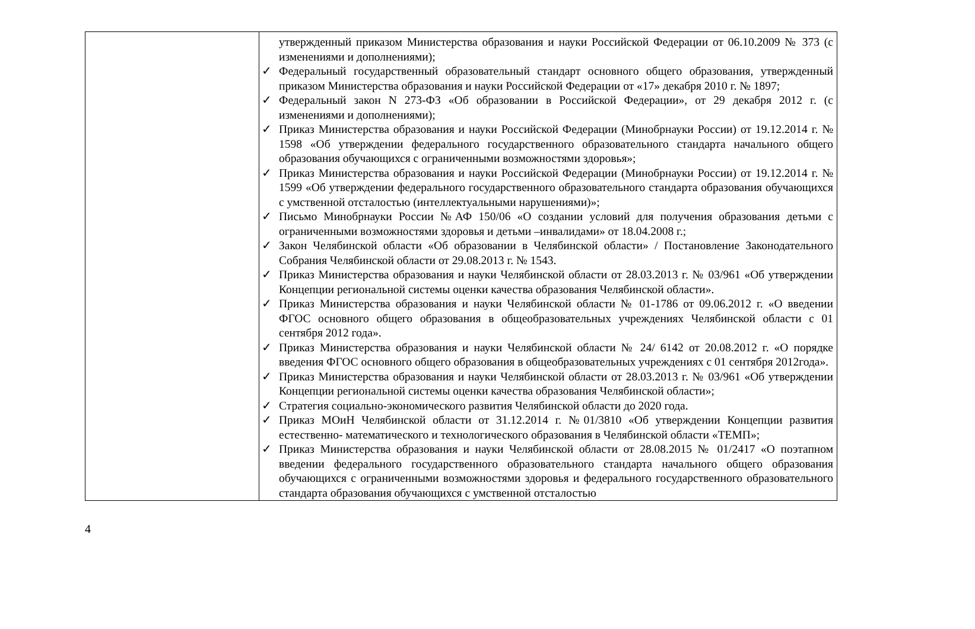| | утвержденный приказом Министерства образования и науки Российской Федерации от 06.10.2009 № 373 (с изменениями и дополнениями); ✓ Федеральный государственный образовательный стандарт основного общего образования, утвержденный приказом Министерства образования и науки Российской Федерации от «17» декабря 2010 г. № 1897; ✓ Федеральный закон N 273-ФЗ «Об образовании в Российской Федерации», от 29 декабря 2012 г. (с изменениями и дополнениями); ✓ Приказ Министерства образования и науки Российской Федерации (Минобрнауки России) от 19.12.2014 г. № 1598 «Об утверждении федерального государственного образовательного стандарта начального общего образования обучающихся с ограниченными возможностями здоровья»; ✓ Приказ Министерства образования и науки Российской Федерации (Минобрнауки России) от 19.12.2014 г. № 1599 «Об утверждении федерального государственного образовательного стандарта образования обучающихся с умственной отсталостью (интеллектуальными нарушениями)»; ✓ Письмо Минобрнауки России №АФ 150/06 «О создании условий для получения образования детьми с ограниченными возможностями здоровья и детьми –инвалидами» от 18.04.2008 г.; ✓ Закон Челябинской области «Об образовании в Челябинской области» / Постановление Законодательного Собрания Челябинской области от 29.08.2013 г. № 1543. ✓ Приказ Министерства образования и науки Челябинской области от 28.03.2013 г. № 03/961 «Об утверждении Концепции региональной системы оценки качества образования Челябинской области». ✓ Приказ Министерства образования и науки Челябинской области № 01-1786 от 09.06.2012 г. «О введении ФГОС основного общего образования в общеобразовательных учреждениях Челябинской области с 01 сентября 2012 года». ✓ Приказ Министерства образования и науки Челябинской области № 24/ 6142 от 20.08.2012 г. «О порядке введения ФГОС основного общего образования в общеобразовательных учреждениях с 01 сентября 2012года». ✓ Приказ Министерства образования и науки Челябинской области от 28.03.2013 г. № 03/961 «Об утверждении Концепции региональной системы оценки качества образования Челябинской области»; ✓ Стратегия социально-экономического развития Челябинской области до 2020 года. ✓ Приказ МОиН Челябинской области от 31.12.2014 г. №01/3810 «Об утверждении Концепции развития естественно- математического и технологического образования в Челябинской области «ТЕМП»; ✓ Приказ Министерства образования и науки Челябинской области от 28.08.2015 № 01/2417 «О поэтапном введении федерального государственного образовательного стандарта начального общего образования обучающихся с ограниченными возможностями здоровья и федерального государственного образовательного стандарта образования обучающихся с умственной отсталостью |
4